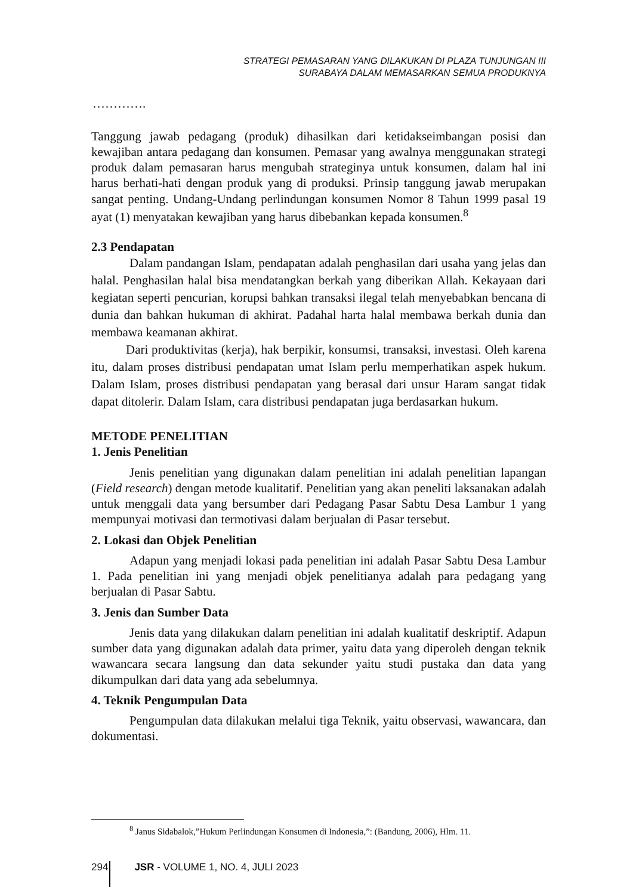STRATEGI PEMASARAN YANG DILAKUKAN DI PLAZA TUNJUNGAN III
SURABAYA DALAM MEMASARKAN SEMUA PRODUKNYA
………….
Tanggung jawab pedagang (produk) dihasilkan dari ketidakseimbangan posisi dan kewajiban antara pedagang dan konsumen. Pemasar yang awalnya menggunakan strategi produk dalam pemasaran harus mengubah strateginya untuk konsumen, dalam hal ini harus berhati-hati dengan produk yang di produksi. Prinsip tanggung jawab merupakan sangat penting. Undang-Undang perlindungan konsumen Nomor 8 Tahun 1999 pasal 19 ayat (1) menyatakan kewajiban yang harus dibebankan kepada konsumen.<sup>8</sup>
2.3 Pendapatan
Dalam pandangan Islam, pendapatan adalah penghasilan dari usaha yang jelas dan halal. Penghasilan halal bisa mendatangkan berkah yang diberikan Allah. Kekayaan dari kegiatan seperti pencurian, korupsi bahkan transaksi ilegal telah menyebabkan bencana di dunia dan bahkan hukuman di akhirat. Padahal harta halal membawa berkah dunia dan membawa keamanan akhirat.
Dari produktivitas (kerja), hak berpikir, konsumsi, transaksi, investasi. Oleh karena itu, dalam proses distribusi pendapatan umat Islam perlu memperhatikan aspek hukum. Dalam Islam, proses distribusi pendapatan yang berasal dari unsur Haram sangat tidak dapat ditolerir. Dalam Islam, cara distribusi pendapatan juga berdasarkan hukum.
METODE PENELITIAN
1. Jenis Penelitian
Jenis penelitian yang digunakan dalam penelitian ini adalah penelitian lapangan (Field research) dengan metode kualitatif. Penelitian yang akan peneliti laksanakan adalah untuk menggali data yang bersumber dari Pedagang Pasar Sabtu Desa Lambur 1 yang mempunyai motivasi dan termotivasi dalam berjualan di Pasar tersebut.
2. Lokasi dan Objek Penelitian
Adapun yang menjadi lokasi pada penelitian ini adalah Pasar Sabtu Desa Lambur 1. Pada penelitian ini yang menjadi objek penelitianya adalah para pedagang yang berjualan di Pasar Sabtu.
3. Jenis dan Sumber Data
Jenis data yang dilakukan dalam penelitian ini adalah kualitatif deskriptif. Adapun sumber data yang digunakan adalah data primer, yaitu data yang diperoleh dengan teknik wawancara secara langsung dan data sekunder yaitu studi pustaka dan data yang dikumpulkan dari data yang ada sebelumnya.
4. Teknik Pengumpulan Data
Pengumpulan data dilakukan melalui tiga Teknik, yaitu observasi, wawancara, dan dokumentasi.
<sup>8</sup> Janus Sidabalok,”Hukum Perlindungan Konsumen di Indonesia,”: (Bandung, 2006), Hlm. 11.
294 JSR - VOLUME 1, NO. 4, JULI 2023